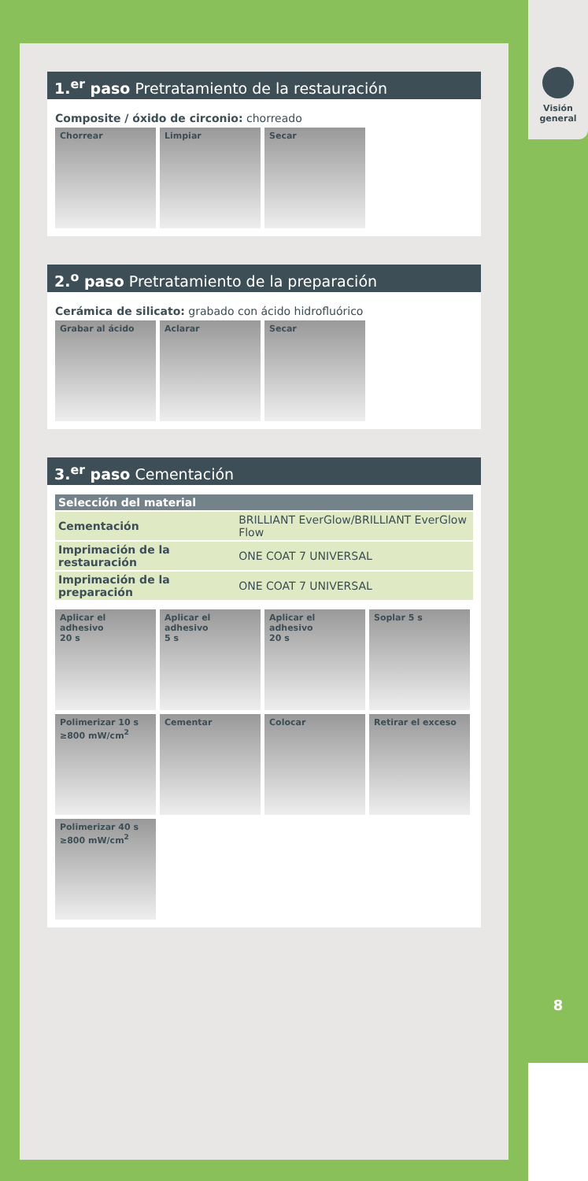Visión
general
8
1.<sup>er</sup> paso Pretratamiento de la restauración
Composite / óxido de circonio: chorreado
Chorrear
Limpiar
Secar
2.<sup>o</sup> paso Pretratamiento de la preparación
Cerámica de silicato: grabado con ácido hidrofluórico
Grabar al ácido
Aclarar
Secar
3.<sup>er</sup> paso Cementación
| Selección del material | |
| --- | --- |
| Cementación | BRILLIANT EverGlow/BRILLIANT EverGlow Flow |
| Imprimación de la restauración | ONE COAT 7 UNIVERSAL |
| Imprimación de la preparación | ONE COAT 7 UNIVERSAL |
Aplicar el adhesivo
20 s
Aplicar el adhesivo
5 s
Aplicar el adhesivo
20 s
Soplar 5 s
Polimerizar 10 s
≥800 mW/cm<sup>2</sup>
Cementar
Colocar
Retirar el exceso
Polimerizar 40 s
≥800 mW/cm<sup>2</sup>